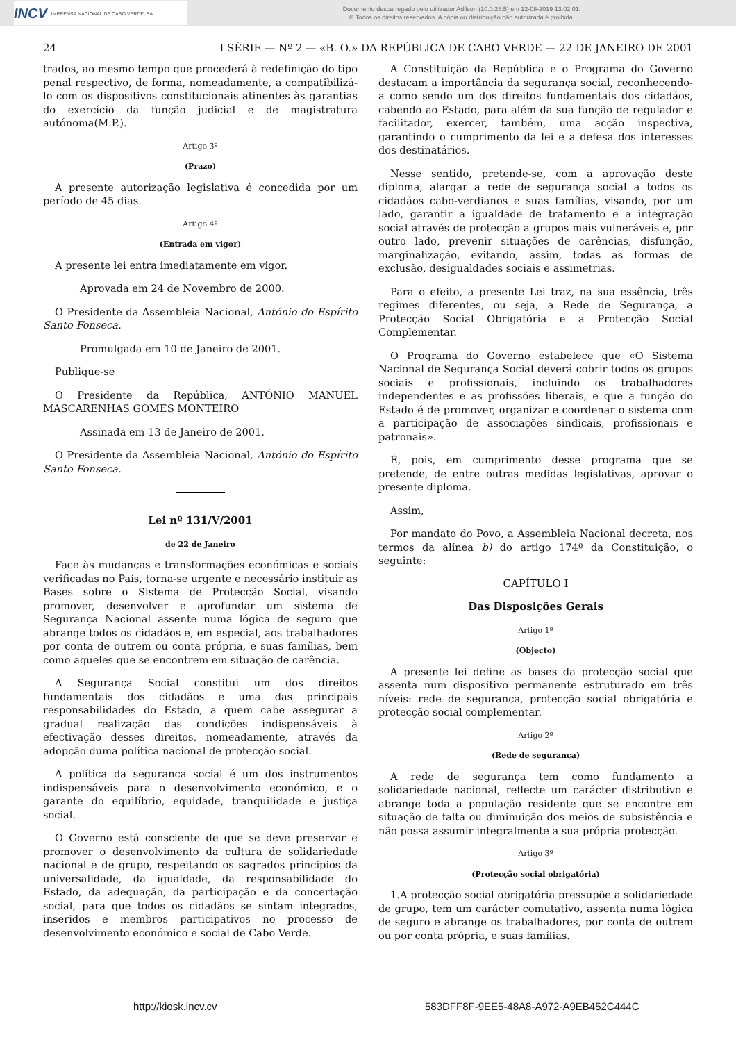INCV IMPRENSA NACIONAL DE CABO VERDE, SA
Documento descarregado pelo utilizador Adilson (10.0.28.5) em 12-08-2019 13:02:01.
© Todos os direitos reservados. A cópia ou distribuição não autorizada é proibida.
24 I SÉRIE — Nº 2 — «B. O.» DA REPÚBLICA DE CABO VERDE — 22 DE JANEIRO DE 2001
trados, ao mesmo tempo que procederá à redefinição do tipo penal respectivo, de forma, nomeadamente, a compatibilizá-lo com os dispositivos constitucionais atinentes às garantias do exercício da função judicial e de magistratura autónoma(M.P.).
Artigo 3º
(Prazo)
A presente autorização legislativa é concedida por um período de 45 dias.
Artigo 4º
(Entrada em vigor)
A presente lei entra imediatamente em vigor.
Aprovada em 24 de Novembro de 2000.
O Presidente da Assembleia Nacional, António do Espírito Santo Fonseca.
Promulgada em 10 de Janeiro de 2001.
Publique-se
O Presidente da República, ANTÓNIO MANUEL MASCARENHAS GOMES MONTEIRO
Assinada em 13 de Janeiro de 2001.
O Presidente da Assembleia Nacional, António do Espírito Santo Fonseca.
Lei nº 131/V/2001
de 22 de Janeiro
Face às mudanças e transformações económicas e sociais verificadas no País, torna-se urgente e necessário instituir as Bases sobre o Sistema de Protecção Social, visando promover, desenvolver e aprofundar um sistema de Segurança Nacional assente numa lógica de seguro que abrange todos os cidadãos e, em especial, aos trabalhadores por conta de outrem ou conta própria, e suas famílias, bem como aqueles que se encontrem em situação de carência.
A Segurança Social constitui um dos direitos fundamentais dos cidadãos e uma das principais responsabilidades do Estado, a quem cabe assegurar a gradual realização das condições indispensáveis à efectivação desses direitos, nomeadamente, através da adopção duma política nacional de protecção social.
A política da segurança social é um dos instrumentos indispensáveis para o desenvolvimento económico, e o garante do equilíbrio, equidade, tranquilidade e justiça social.
O Governo está consciente de que se deve preservar e promover o desenvolvimento da cultura de solidariedade nacional e de grupo, respeitando os sagrados princípios da universalidade, da igualdade, da responsabilidade do Estado, da adequação, da participação e da concertação social, para que todos os cidadãos se sintam integrados, inseridos e membros participativos no processo de desenvolvimento económico e social de Cabo Verde.
A Constituição da República e o Programa do Governo destacam a importância da segurança social, reconhecendo-a como sendo um dos direitos fundamentais dos cidadãos, cabendo ao Estado, para além da sua função de regulador e facilitador, exercer, também, uma acção inspectiva, garantindo o cumprimento da lei e a defesa dos interesses dos destinatários.
Nesse sentido, pretende-se, com a aprovação deste diploma, alargar a rede de segurança social a todos os cidadãos cabo-verdianos e suas famílias, visando, por um lado, garantir a igualdade de tratamento e a integração social através de protecção a grupos mais vulneráveis e, por outro lado, prevenir situações de carências, disfunção, marginalização, evitando, assim, todas as formas de exclusão, desigualdades sociais e assimetrias.
Para o efeito, a presente Lei traz, na sua essência, três regimes diferentes, ou seja, a Rede de Segurança, a Protecção Social Obrigatória e a Protecção Social Complementar.
O Programa do Governo estabelece que «O Sistema Nacional de Segurança Social deverá cobrir todos os grupos sociais e profissionais, incluindo os trabalhadores independentes e as profissões liberais, e que a função do Estado é de promover, organizar e coordenar o sistema com a participação de associações sindicais, profissionais e patronais».
É, pois, em cumprimento desse programa que se pretende, de entre outras medidas legislativas, aprovar o presente diploma.
Assim,
Por mandato do Povo, a Assembleia Nacional decreta, nos termos da alínea b) do artigo 174º da Constituição, o seguinte:
CAPÍTULO I
Das Disposições Gerais
Artigo 1º
(Objecto)
A presente lei define as bases da protecção social que assenta num dispositivo permanente estruturado em três níveis: rede de segurança, protecção social obrigatória e protecção social complementar.
Artigo 2º
(Rede de segurança)
A rede de segurança tem como fundamento a solidariedade nacional, reflecte um carácter distributivo e abrange toda a população residente que se encontre em situação de falta ou diminuição dos meios de subsistência e não possa assumir integralmente a sua própria protecção.
Artigo 3º
(Protecção social obrigatória)
1.A protecção social obrigatória pressupõe a solidariedade de grupo, tem um carácter comutativo, assenta numa lógica de seguro e abrange os trabalhadores, por conta de outrem ou por conta própria, e suas famílias.
http://kiosk.incv.cv 583DFF8F-9EE5-48A8-A972-A9EB452C444C